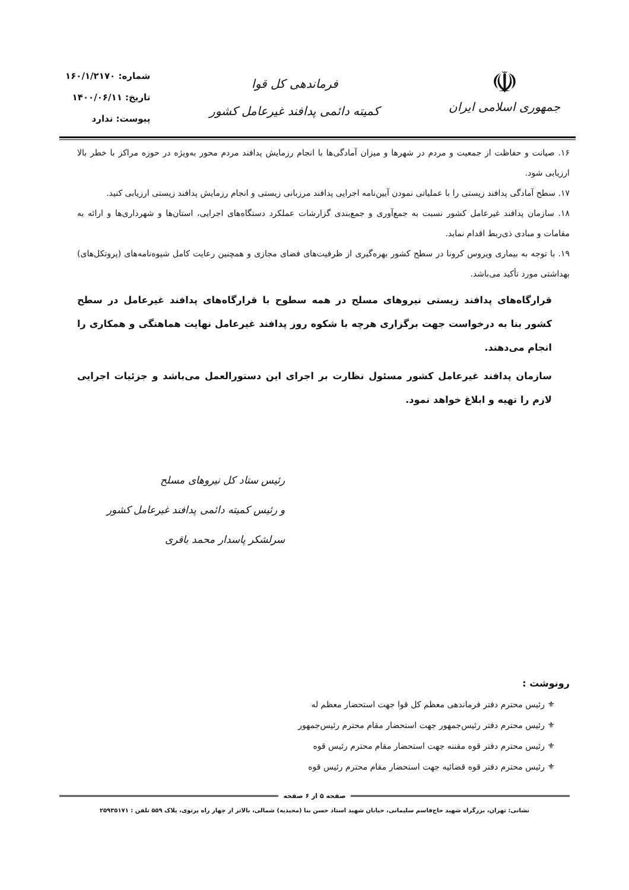☫
جمهوری اسلامی ایران
فرماندهی کل قوا
کمیته دائمی پدافند غیرعامل کشور
شماره: ۱۶۰/۱/۲۱۷۰
تاریخ: ۱۴۰۰/۰۶/۱۱
پیوست: ندارد
۱۶. صیانت و حفاظت از جمعیت و مردم در شهرها و میزان آمادگی‌ها با انجام رزمایش پدافند مردم محور به‌ویژه در حوزه مراکز با خطر بالا ارزیابی شود.
۱۷. سطح آمادگی پدافند زیستی را با عملیاتی نمودن آیین‌نامه اجرایی پدافند مرزبانی زیستی و انجام رزمایش پدافند زیستی ارزیابی کنید.
۱۸. سازمان پدافند غیرعامل کشور نسبت به جمع‌آوری و جمع‌بندی گزارشات عملکرد دستگاه‌های اجرایی، استان‌ها و شهرداری‌ها و ارائه به مقامات و مبادی ذی‌ربط اقدام نماید.
۱۹. با توجه به بیماری ویروس کرونا در سطح کشور بهره‌گیری از ظرفیت‌های فضای مجازی و همچنین رعایت کامل شیوه‌نامه‌های (پروتکل‌های) بهداشتی مورد تأکید می‌باشد.
قرارگاه‌های پدافند زیستی نیروهای مسلح در همه سطوح با قرارگاه‌های پدافند غیرعامل در سطح کشور بنا به درخواست جهت برگزاری هرچه با شکوه روز پدافند غیرعامل نهایت هماهنگی و همکاری را انجام می‌دهند.
سازمان پدافند غیرعامل کشور مسئول نظارت بر اجرای این دستورالعمل می‌باشد و جزئیات اجرایی لازم را تهیه و ابلاغ خواهد نمود.
رئیس ستاد کل نیروهای مسلح
و رئیس کمیته دائمی پدافند غیرعامل کشور
سرلشکر پاسدار محمد باقری
رونوشت :
⚜ رئیس محترم دفتر فرماندهی معظم کل قوا جهت استحضار معظم له
⚜ رئیس محترم دفتر رئیس‌جمهور جهت استحضار مقام محترم رئیس‌جمهور
⚜ رئیس محترم دفتر قوه مقننه جهت استحضار مقام محترم رئیس قوه
⚜ رئیس محترم دفتر قوه قضائیه جهت استحضار مقام محترم رئیس قوه
صفحه ۵ از ۶ صفحه
نشانی: تهران، بزرگراه شهید حاج‌قاسم سلیمانی، خیابان شهید استاد حسن بنا (مجیدیه) شمالی، بالاتر از چهار راه پرتوی، پلاک ۵۵۹ تلفن : ۲۵۹۳۵۱۷۱